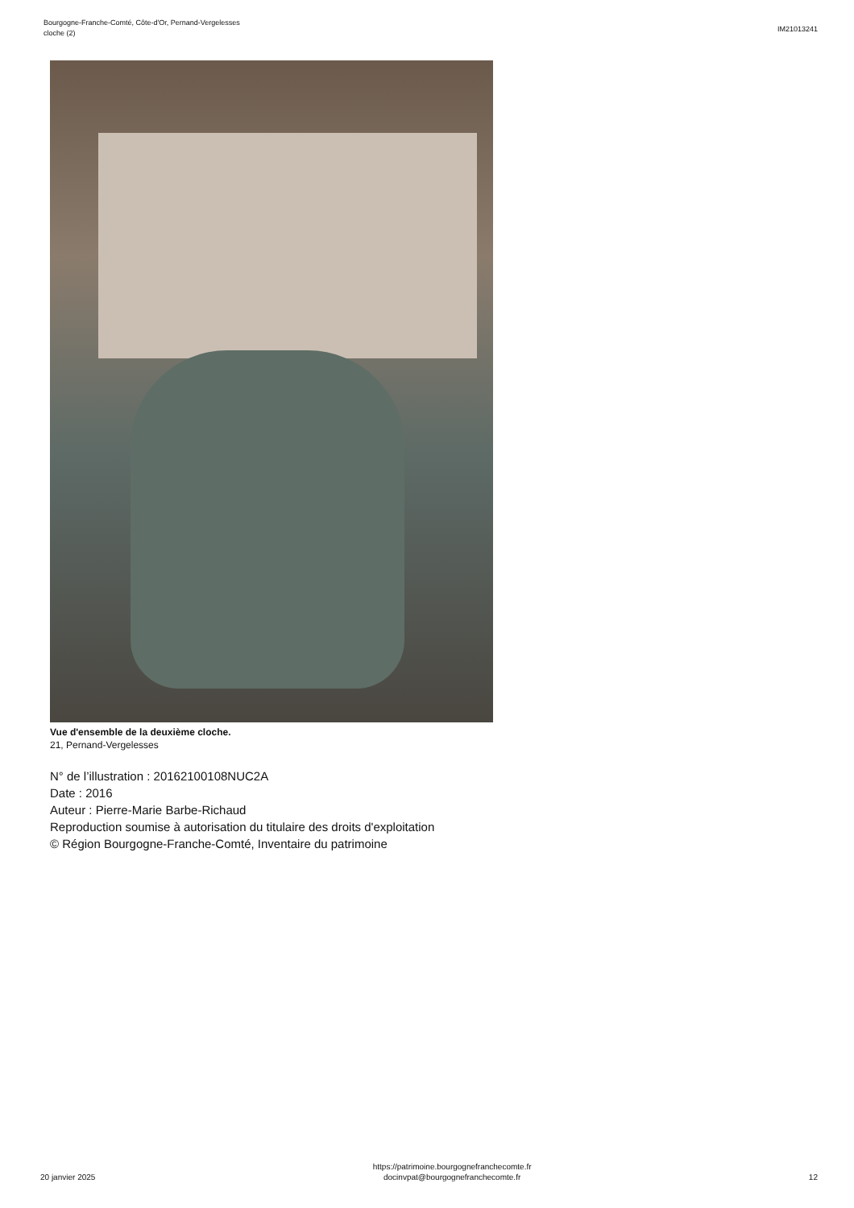Bourgogne-Franche-Comté, Côte-d'Or, Pernand-Vergelesses
cloche (2)
IM21013241
Vue d'ensemble de la deuxième cloche.
21, Pernand-Vergelesses
N° de l’illustration : 20162100108NUC2A
Date : 2016
Auteur : Pierre-Marie Barbe-Richaud
Reproduction soumise à autorisation du titulaire des droits d'exploitation
© Région Bourgogne-Franche-Comté, Inventaire du patrimoine
20 janvier 2025
https://patrimoine.bourgognefranchecomte.fr
docinvpat@bourgognefranchecomte.fr
12